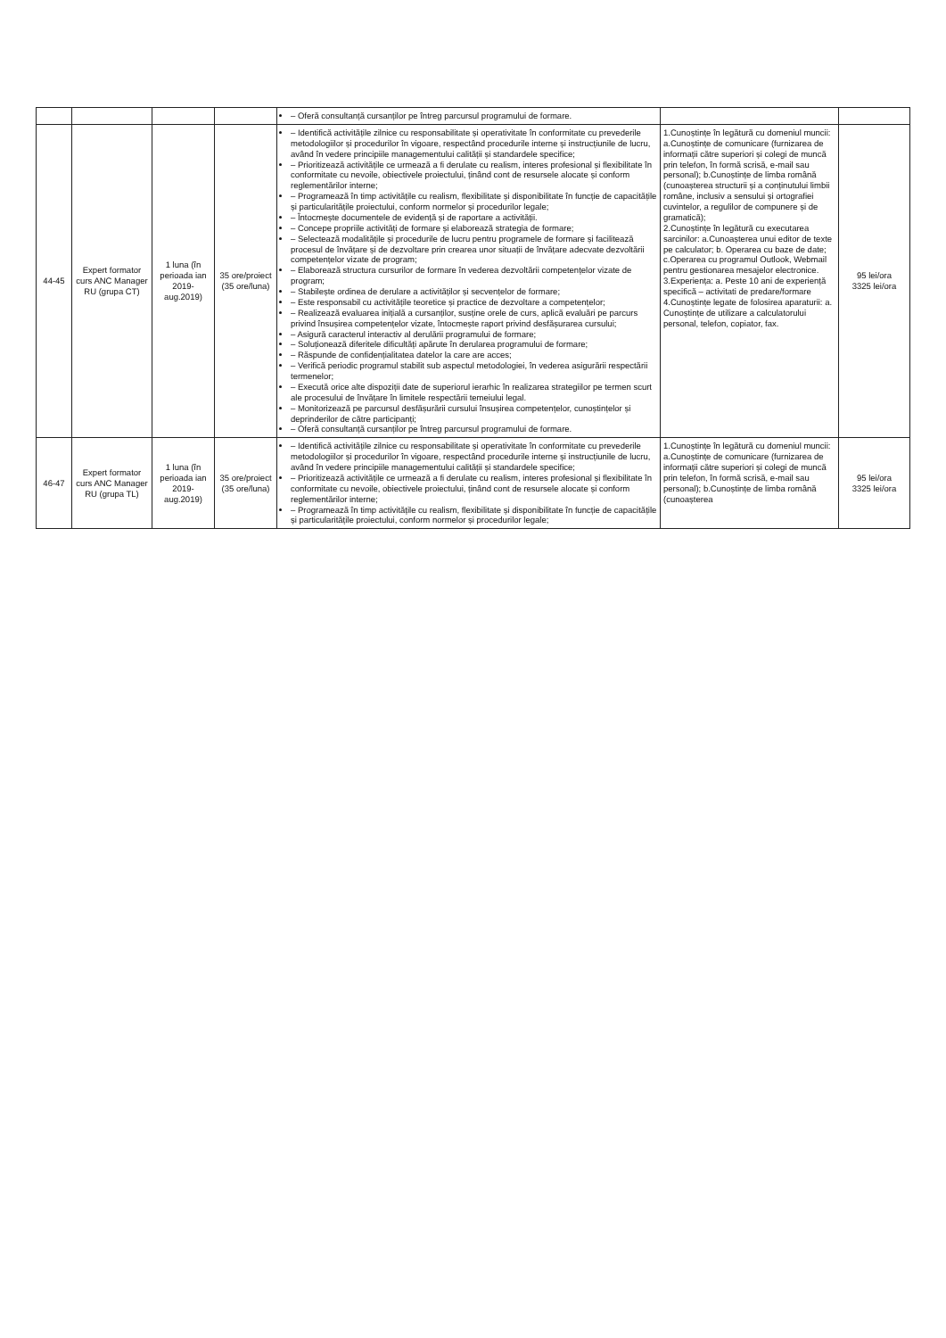| | | | | – Oferă consultanță cursanților pe întreg parcursul programului de formare. | | |
| 44-45 | Expert formator curs ANC Manager RU (grupa CT) | 1 luna (în perioada ian 2019-aug.2019) | 35 ore/proiect (35 ore/luna) | – Identifică activitățile zilnice cu responsabilitate și operativitate în conformitate cu prevederile metodologiilor și procedurilor în vigoare, respectând procedurile interne și instrucțiunile de lucru, având în vedere principiile managementului calității și standardele specifice; – Prioritizează activitățile ce urmează a fi derulate cu realism, interes profesional și flexibilitate în conformitate cu nevoile, obiectivele proiectului, ținând cont de resursele alocate și conform reglementărilor interne; – Programează în timp activitățile cu realism, flexibilitate și disponibilitate în funcție de capacitățile și particularitățile proiectului, conform normelor și procedurilor legale; – Întocmește documentele de evidență și de raportare a activității. – Concepe propriile activități de formare și elaborează strategia de formare; – Selectează modalitățile și procedurile de lucru pentru programele de formare și facilitează procesul de învățare și de dezvoltare prin crearea unor situații de învățare adecvate dezvoltării competențelor vizate de program; – Elaborează structura cursurilor de formare în vederea dezvoltării competențelor vizate de program; – Stabilește ordinea de derulare a activităților și secvențelor de formare; – Este responsabil cu activitățile teoretice și practice de dezvoltare a competențelor; – Realizează evaluarea inițială a cursanților, susține orele de curs, aplică evaluări pe parcurs privind însușirea competențelor vizate, întocmește raport privind desfășurarea cursului; – Asigură caracterul interactiv al derulării programului de formare; – Soluționează diferitele dificultăți apărute în derularea programului de formare; – Răspunde de confidențialitatea datelor la care are acces; – Verifică periodic programul stabilit sub aspectul metodologiei, în vederea asigurării respectării termenelor; – Execută orice alte dispoziții date de superiorul ierarhic în realizarea strategiilor pe termen scurt ale procesului de învățare în limitele respectării temeiului legal. – Monitorizează pe parcursul desfășurării cursului însușirea competențelor, cunoștințelor și deprinderilor de către participanți; – Oferă consultanță cursanților pe întreg parcursul programului de formare. | 1.Cunoștințe în legătură cu domeniul muncii: a.Cunoștințe de comunicare (furnizarea de informații către superiori și colegi de muncă prin telefon, în formă scrisă, e-mail sau personal); b.Cunoștințe de limba română (cunoașterea structurii și a conținutului limbii române, inclusiv a sensului și ortografiei cuvintelor, a regulilor de compunere și de gramatică); 2.Cunoștințe în legătură cu executarea sarcinilor: a.Cunoașterea unui editor de texte pe calculator; b. Operarea cu baze de date; c.Operarea cu programul Outlook, Webmail pentru gestionarea mesajelor electronice. 3.Experiența: a. Peste 10 ani de experiență specifică – activitati de predare/formare 4.Cunoștințe legate de folosirea aparaturii: a. Cunoștințe de utilizare a calculatorului personal, telefon, copiator, fax. | 95 lei/ora 3325 lei/ora |
| 46-47 | Expert formator curs ANC Manager RU (grupa TL) | 1 luna (în perioada ian 2019-aug.2019) | 35 ore/proiect (35 ore/luna) | – Identifică activitățile zilnice cu responsabilitate și operativitate în conformitate cu prevederile metodologiilor și procedurilor în vigoare, respectând procedurile interne și instrucțiunile de lucru, având în vedere principiile managementului calității și standardele specifice; – Prioritizează activitățile ce urmează a fi derulate cu realism, interes profesional și flexibilitate în conformitate cu nevoile, obiectivele proiectului, ținând cont de resursele alocate și conform reglementărilor interne; – Programează în timp activitățile cu realism, flexibilitate și disponibilitate în funcție de capacitățile și particularitățile proiectului, conform normelor și procedurilor legale; | 1.Cunoștințe în legătură cu domeniul muncii: a.Cunoștințe de comunicare (furnizarea de informații către superiori și colegi de muncă prin telefon, în formă scrisă, e-mail sau personal); b.Cunoștințe de limba română (cunoașterea | 95 lei/ora 3325 lei/ora |